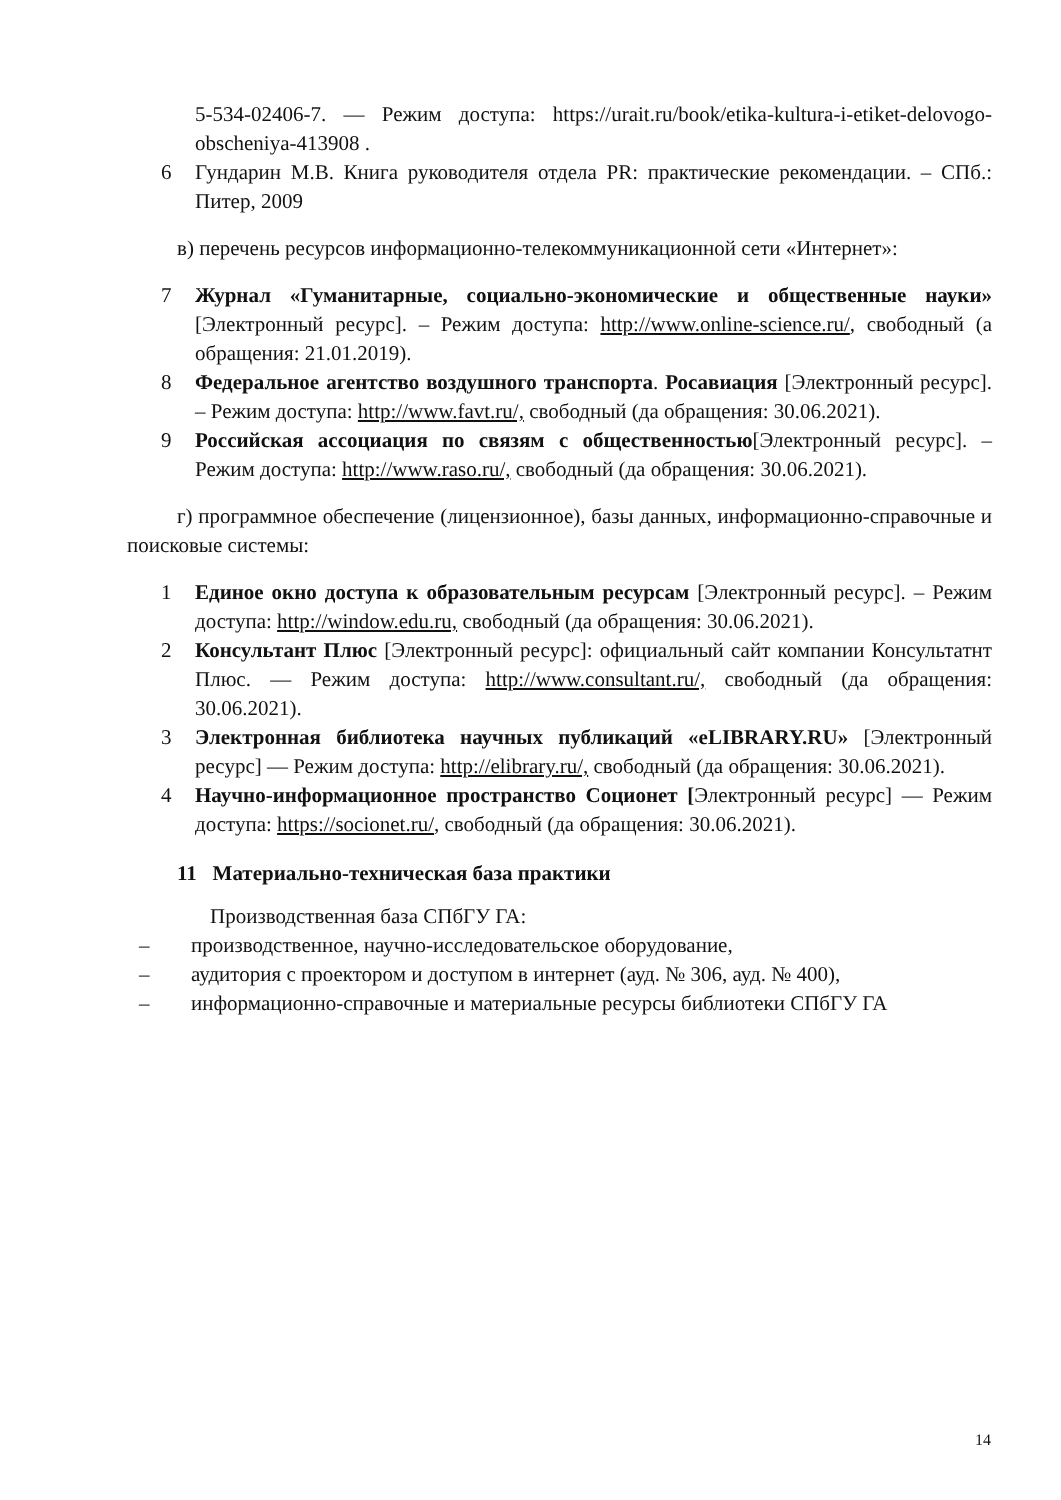5-534-02406-7. — Режим доступа: https://urait.ru/book/etika-kultura-i-etiket-delovogo-obscheniya-413908 .
6 Гундарин М.В. Книга руководителя отдела PR: практические рекомендации. – СПб.: Питер, 2009
в) перечень ресурсов информационно-телекоммуникационной сети «Интернет»:
7 Журнал «Гуманитарные, социально-экономические и общественные науки» [Электронный ресурс]. – Режим доступа: http://www.online-science.ru/, свободный (а обращения: 21.01.2019).
8 Федеральное агентство воздушного транспорта. Росавиация [Электронный ресурс]. – Режим доступа: http://www.favt.ru/, свободный (да обращения: 30.06.2021).
9 Российская ассоциация по связям с общественностью[Электронный ресурс]. – Режим доступа: http://www.raso.ru/, свободный (да обращения: 30.06.2021).
г) программное обеспечение (лицензионное), базы данных, информационно-справочные и поисковые системы:
1 Единое окно доступа к образовательным ресурсам [Электронный ресурс]. – Режим доступа: http://window.edu.ru, свободный (да обращения: 30.06.2021).
2 Консультант Плюс [Электронный ресурс]: официальный сайт компании Консультатнт Плюс. — Режим доступа: http://www.consultant.ru/, свободный (да обращения: 30.06.2021).
3 Электронная библиотека научных публикаций «eLIBRARY.RU» [Электронный ресурс] — Режим доступа: http://elibrary.ru/, свободный (да обращения: 30.06.2021).
4 Научно-информационное пространство Соционет [Электронный ресурс] — Режим доступа: https://socionet.ru/, свободный (да обращения: 30.06.2021).
11 Материально-техническая база практики
Производственная база СПбГУ ГА:
– производственное, научно-исследовательское оборудование,
– аудитория с проектором и доступом в интернет (ауд. № 306, ауд. № 400),
– информационно-справочные и материальные ресурсы библиотеки СПбГУ ГА
14